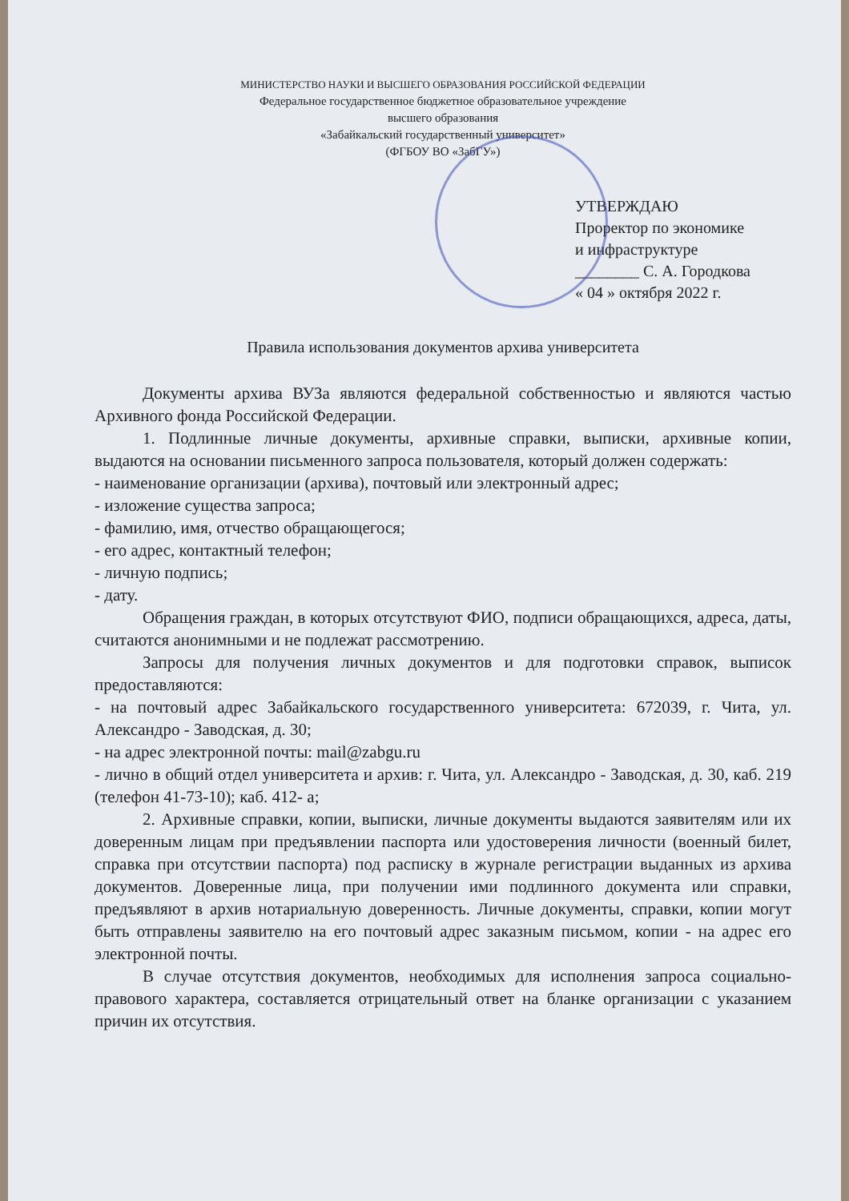МИНИСТЕРСТВО НАУКИ И ВЫСШЕГО ОБРАЗОВАНИЯ РОССИЙСКОЙ ФЕДЕРАЦИИ
Федеральное государственное бюджетное образовательное учреждение
высшего образования
«Забайкальский государственный университет»
(ФГБОУ ВО «ЗабГУ»)
УТВЕРЖДАЮ
Проректор по экономике
и инфраструктуре
________ С. А. Городкова
« 04 » октября 2022 г.
Правила использования документов архива университета
Документы архива ВУЗа являются федеральной собственностью и являются частью Архивного фонда Российской Федерации.
1. Подлинные личные документы, архивные справки, выписки, архивные копии, выдаются на основании письменного запроса пользователя, который должен содержать:
- наименование организации (архива), почтовый или электронный адрес;
- изложение существа запроса;
- фамилию, имя, отчество обращающегося;
- его адрес, контактный телефон;
- личную подпись;
- дату.
Обращения граждан, в которых отсутствуют ФИО, подписи обращающихся, адреса, даты, считаются анонимными и не подлежат рассмотрению.
Запросы для получения личных документов и для подготовки справок, выписок предоставляются:
- на почтовый адрес Забайкальского государственного университета: 672039, г. Чита, ул. Александро - Заводская, д. 30;
- на адрес электронной почты: mail@zabgu.ru
- лично в общий отдел университета и архив: г. Чита, ул. Александро - Заводская, д. 30, каб. 219 (телефон 41-73-10); каб. 412- а;
2. Архивные справки, копии, выписки, личные документы выдаются заявителям или их доверенным лицам при предъявлении паспорта или удостоверения личности (военный билет, справка при отсутствии паспорта) под расписку в журнале регистрации выданных из архива документов. Доверенные лица, при получении ими подлинного документа или справки, предъявляют в архив нотариальную доверенность. Личные документы, справки, копии могут быть отправлены заявителю на его почтовый адрес заказным письмом, копии - на адрес его электронной почты.
В случае отсутствия документов, необходимых для исполнения запроса социально-правового характера, составляется отрицательный ответ на бланке организации с указанием причин их отсутствия.